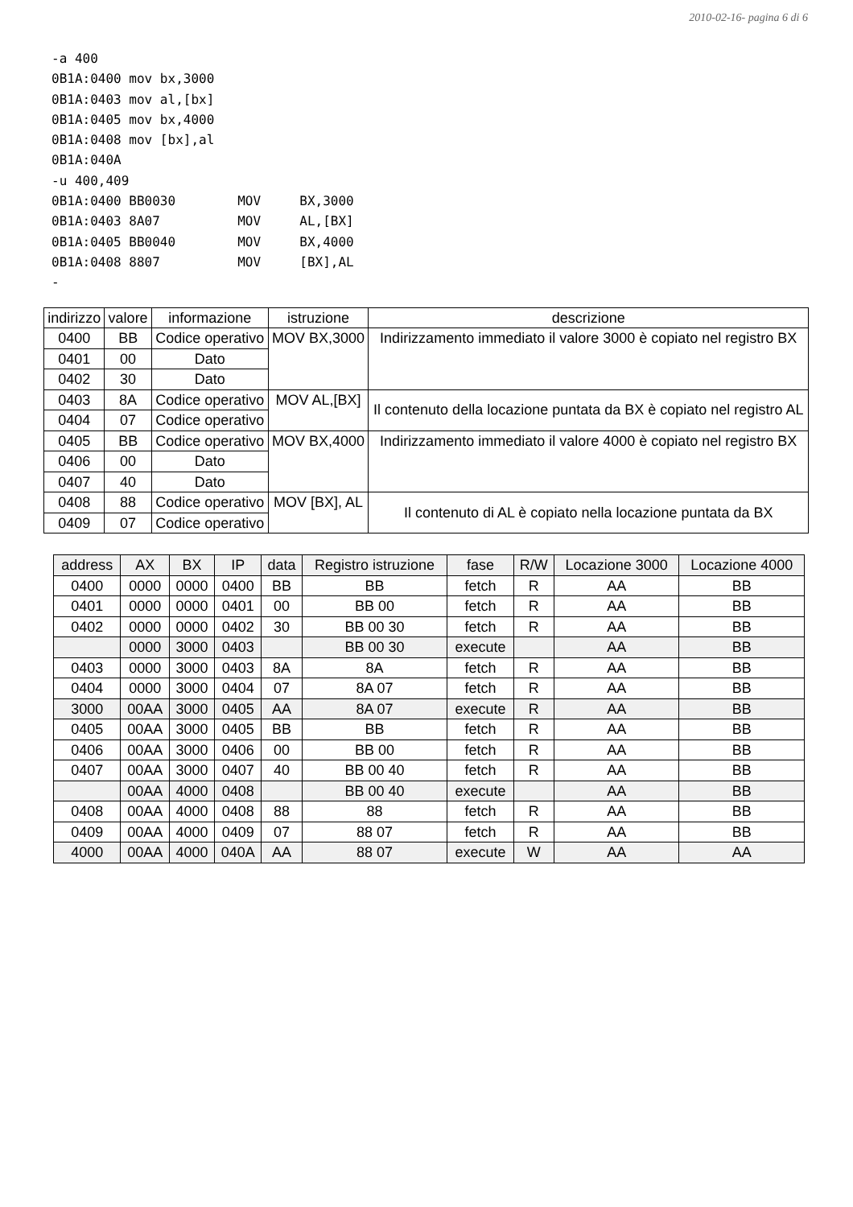2010-02-16- pagina 6 di 6
-a 400
0B1A:0400 mov bx,3000
0B1A:0403 mov al,[bx]
0B1A:0405 mov bx,4000
0B1A:0408 mov [bx],al
0B1A:040A
-u 400,409
0B1A:0400 BB0030        MOV     BX,3000
0B1A:0403 8A07          MOV     AL,[BX]
0B1A:0405 BB0040        MOV     BX,4000
0B1A:0408 8807          MOV     [BX],AL
-
| indirizzo | valore | informazione | istruzione | descrizione |
| --- | --- | --- | --- | --- |
| 0400 | BB | Codice operativo | MOV BX,3000 | Indirizzamento immediato il valore 3000 è copiato nel registro BX |
| 0401 | 00 | Dato | | |
| 0402 | 30 | Dato | | |
| 0403 | 8A | Codice operativo | MOV AL,[BX] | Il contenuto della locazione puntata da BX è copiato nel registro AL |
| 0404 | 07 | Codice operativo | | |
| 0405 | BB | Codice operativo | MOV BX,4000 | Indirizzamento immediato il valore 4000 è copiato nel registro BX |
| 0406 | 00 | Dato | | |
| 0407 | 40 | Dato | | |
| 0408 | 88 | Codice operativo | MOV [BX], AL | Il contenuto di AL è copiato nella locazione puntata da BX |
| 0409 | 07 | Codice operativo | | |
| address | AX | BX | IP | data | Registro istruzione | fase | R/W | Locazione 3000 | Locazione 4000 |
| --- | --- | --- | --- | --- | --- | --- | --- | --- | --- |
| 0400 | 0000 | 0000 | 0400 | BB | BB | fetch | R | AA | BB |
| 0401 | 0000 | 0000 | 0401 | 00 | BB 00 | fetch | R | AA | BB |
| 0402 | 0000 | 0000 | 0402 | 30 | BB 00 30 | fetch | R | AA | BB |
| | 0000 | 3000 | 0403 | | BB 00 30 | execute | | AA | BB |
| 0403 | 0000 | 3000 | 0403 | 8A | 8A | fetch | R | AA | BB |
| 0404 | 0000 | 3000 | 0404 | 07 | 8A 07 | fetch | R | AA | BB |
| 3000 | 00AA | 3000 | 0405 | AA | 8A 07 | execute | R | AA | BB |
| 0405 | 00AA | 3000 | 0405 | BB | BB | fetch | R | AA | BB |
| 0406 | 00AA | 3000 | 0406 | 00 | BB 00 | fetch | R | AA | BB |
| 0407 | 00AA | 3000 | 0407 | 40 | BB 00 40 | fetch | R | AA | BB |
| | 00AA | 4000 | 0408 | | BB 00 40 | execute | | AA | BB |
| 0408 | 00AA | 4000 | 0408 | 88 | 88 | fetch | R | AA | BB |
| 0409 | 00AA | 4000 | 0409 | 07 | 88 07 | fetch | R | AA | BB |
| 4000 | 00AA | 4000 | 040A | AA | 88 07 | execute | W | AA | AA |